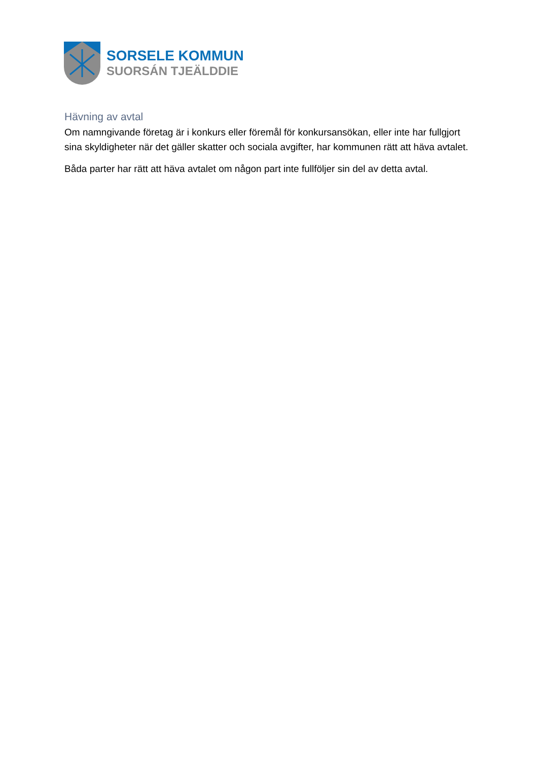SORSELE KOMMUN
SUORSÁN TJEÄLDDIE
Hävning av avtal
Om namngivande företag är i konkurs eller föremål för konkursansökan, eller inte har fullgjort sina skyldigheter när det gäller skatter och sociala avgifter, har kommunen rätt att häva avtalet.
Båda parter har rätt att häva avtalet om någon part inte fullföljer sin del av detta avtal.